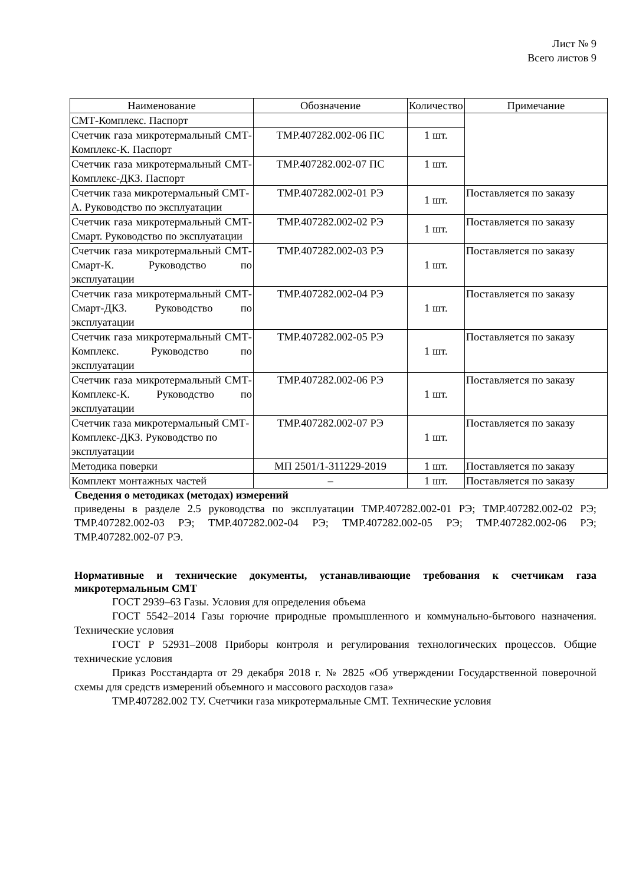Лист № 9
Всего листов 9
| Наименование | Обозначение | Количество | Примечание |
| --- | --- | --- | --- |
| СМТ-Комплекс. Паспорт | | | |
| Счетчик газа микротермальный СМТ-Комплекс-К. Паспорт | ТМР.407282.002-06 ПС | 1 шт. | |
| Счетчик газа микротермальный СМТ-Комплекс-ДКЗ. Паспорт | ТМР.407282.002-07 ПС | 1 шт. | |
| Счетчик газа микротермальный СМТ-А. Руководство по эксплуатации | ТМР.407282.002-01 РЭ | 1 шт. | Поставляется по заказу |
| Счетчик газа микротермальный СМТ-Смарт. Руководство по эксплуатации | ТМР.407282.002-02 РЭ | 1 шт. | Поставляется по заказу |
| Счетчик газа микротермальный СМТ-Смарт-К. Руководство по эксплуатации | ТМР.407282.002-03 РЭ | 1 шт. | Поставляется по заказу |
| Счетчик газа микротермальный СМТ-Смарт-ДКЗ. Руководство по эксплуатации | ТМР.407282.002-04 РЭ | 1 шт. | Поставляется по заказу |
| Счетчик газа микротермальный СМТ-Комплекс. Руководство по эксплуатации | ТМР.407282.002-05 РЭ | 1 шт. | Поставляется по заказу |
| Счетчик газа микротермальный СМТ-Комплекс-К. Руководство по эксплуатации | ТМР.407282.002-06 РЭ | 1 шт. | Поставляется по заказу |
| Счетчик газа микротермальный СМТ-Комплекс-ДКЗ. Руководство по эксплуатации | ТМР.407282.002-07 РЭ | 1 шт. | Поставляется по заказу |
| Методика поверки | МП 2501/1-311229-2019 | 1 шт. | Поставляется по заказу |
| Комплект монтажных частей | – | 1 шт. | Поставляется по заказу |
Сведения о методиках (методах) измерений
приведены в разделе 2.5 руководства по эксплуатации ТМР.407282.002-01 РЭ; ТМР.407282.002-02 РЭ; ТМР.407282.002-03 РЭ; ТМР.407282.002-04 РЭ; ТМР.407282.002-05 РЭ; ТМР.407282.002-06 РЭ; ТМР.407282.002-07 РЭ.
Нормативные и технические документы, устанавливающие требования к счетчикам газа микротермальным СМТ
ГОСТ 2939–63 Газы. Условия для определения объема
ГОСТ 5542–2014 Газы горючие природные промышленного и коммунально-бытового назначения. Технические условия
ГОСТ Р 52931–2008 Приборы контроля и регулирования технологических процессов. Общие технические условия
Приказ Росстандарта от 29 декабря 2018 г. № 2825 «Об утверждении Государственной поверочной схемы для средств измерений объемного и массового расходов газа»
ТМР.407282.002 ТУ. Счетчики газа микротермальные СМТ. Технические условия